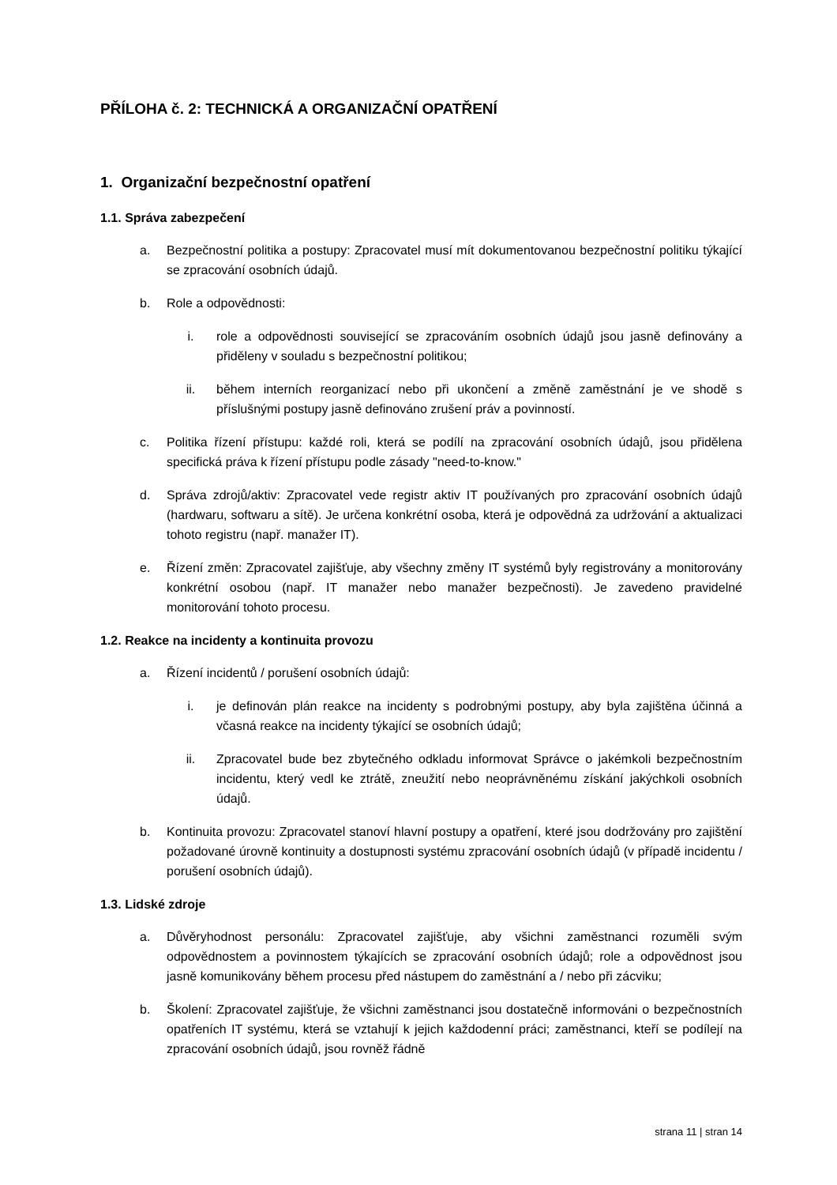PŘÍLOHA č. 2: TECHNICKÁ A ORGANIZAČNÍ OPATŘENÍ
1. Organizační bezpečnostní opatření
1.1. Správa zabezpečení
a. Bezpečnostní politika a postupy: Zpracovatel musí mít dokumentovanou bezpečnostní politiku týkající se zpracování osobních údajů.
b. Role a odpovědnosti:
i. role a odpovědnosti související se zpracováním osobních údajů jsou jasně definovány a přiděleny v souladu s bezpečnostní politikou;
ii. během interních reorganizací nebo při ukončení a změně zaměstnání je ve shodě s příslušnými postupy jasně definováno zrušení práv a povinností.
c. Politika řízení přístupu: každé roli, která se podílí na zpracování osobních údajů, jsou přidělena specifická práva k řízení přístupu podle zásady "need-to-know."
d. Správa zdrojů/aktiv: Zpracovatel vede registr aktiv IT používaných pro zpracování osobních údajů (hardwaru, softwaru a sítě). Je určena konkrétní osoba, která je odpovědná za udržování a aktualizaci tohoto registru (např. manažer IT).
e. Řízení změn: Zpracovatel zajišťuje, aby všechny změny IT systémů byly registrovány a monitorovány konkrétní osobou (např. IT manažer nebo manažer bezpečnosti). Je zavedeno pravidelné monitorování tohoto procesu.
1.2. Reakce na incidenty a kontinuita provozu
a. Řízení incidentů / porušení osobních údajů:
i. je definován plán reakce na incidenty s podrobnými postupy, aby byla zajištěna účinná a včasná reakce na incidenty týkající se osobních údajů;
ii. Zpracovatel bude bez zbytečného odkladu informovat Správce o jakémkoli bezpečnostním incidentu, který vedl ke ztrátě, zneužití nebo neoprávněnému získání jakýchkoli osobních údajů.
b. Kontinuita provozu: Zpracovatel stanoví hlavní postupy a opatření, které jsou dodržovány pro zajištění požadované úrovně kontinuity a dostupnosti systému zpracování osobních údajů (v případě incidentu / porušení osobních údajů).
1.3. Lidské zdroje
a. Důvěryhodnost personálu: Zpracovatel zajišťuje, aby všichni zaměstnanci rozuměli svým odpovědnostem a povinnostem týkajících se zpracování osobních údajů; role a odpovědnost jsou jasně komunikovány během procesu před nástupem do zaměstnání a / nebo při zácviku;
b. Školení: Zpracovatel zajišťuje, že všichni zaměstnanci jsou dostatečně informováni o bezpečnostních opatřeních IT systému, která se vztahují k jejich každodenní práci; zaměstnanci, kteří se podílejí na zpracování osobních údajů, jsou rovněž řádně
strana 11 | stran 14